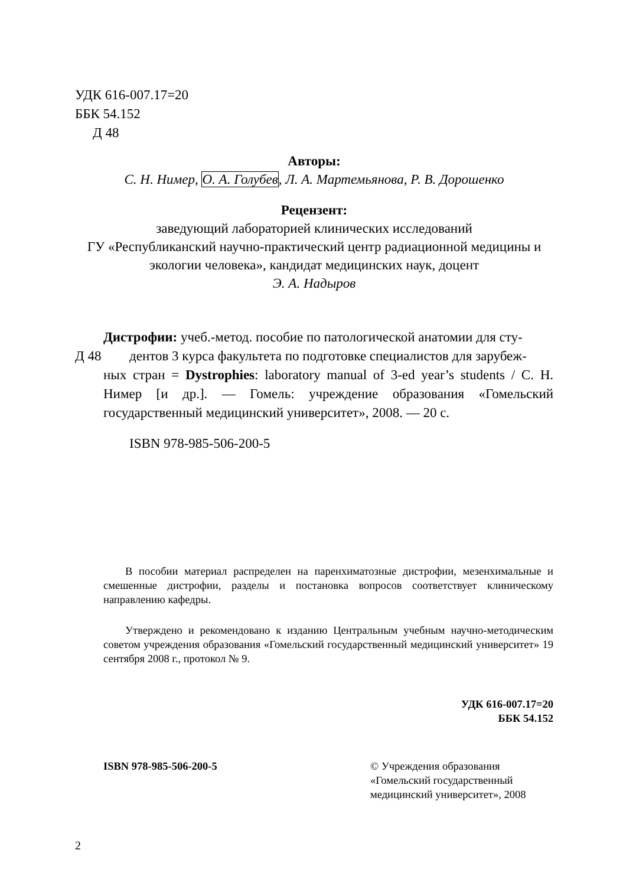УДК 616-007.17=20
ББК 54.152
Д 48
Авторы:
С. Н. Нимер, О. А. Голубев, Л. А. Мартемьянова, Р. В. Дорошенко
Рецензент:
заведующий лабораторией клинических исследований
ГУ «Республиканский научно-практический центр радиационной медицины и экологии человека», кандидат медицинских наук, доцент
Э. А. Надыров
Дистрофии: учеб.-метод. пособие по патологической анатомии для сту-
Д 48 дентов 3 курса факультета по подготовке специалистов для зарубеж-
ных стран = Dystrophies: laboratory manual of 3-ed year’s students / С. Н. Нимер [и др.]. — Гомель: учреждение образования «Гомельский государственный медицинский университет», 2008. — 20 с.
ISBN 978-985-506-200-5
В пособии материал распределен на паренхиматозные дистрофии, мезенхимальные и смешенные дистрофии, разделы и постановка вопросов соответствует клиническому направлению кафедры.
Утверждено и рекомендовано к изданию Центральным учебным научно-методическим советом учреждения образования «Гомельский государственный медицинский университет» 19 сентября 2008 г., протокол № 9.
УДК 616-007.17=20
ББК 54.152
ISBN 978-985-506-200-5 © Учреждения образования «Гомельский государственный медицинский университет», 2008
2